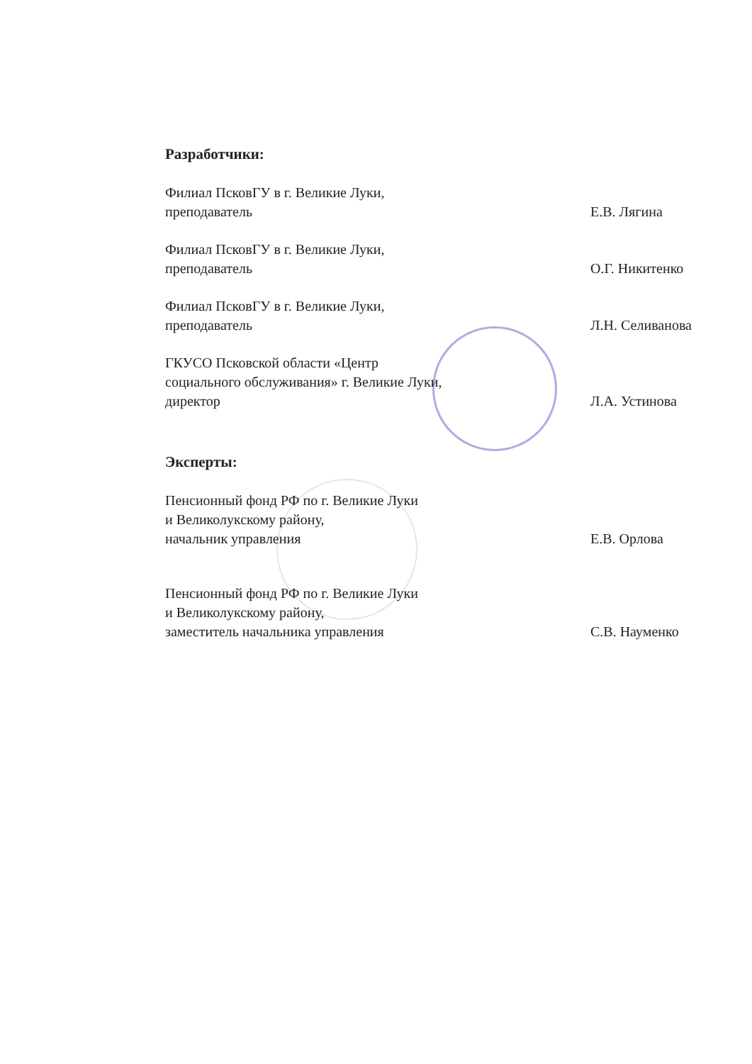Разработчики:
Филиал ПсковГУ в г. Великие Луки,
преподаватель
Е.В. Лягина
Филиал ПсковГУ в г. Великие Луки,
преподаватель
О.Г. Никитенко
Филиал ПсковГУ в г. Великие Луки,
преподаватель
Л.Н. Селиванова
ГКУСО Псковской области «Центр
социального обслуживания» г. Великие Луки,
директор
Л.А. Устинова
Эксперты:
Пенсионный фонд РФ по г. Великие Луки
и Великолукскому району,
начальник управления
Е.В. Орлова
Пенсионный фонд РФ по г. Великие Луки
и Великолукскому району,
заместитель начальника управления
С.В. Науменко